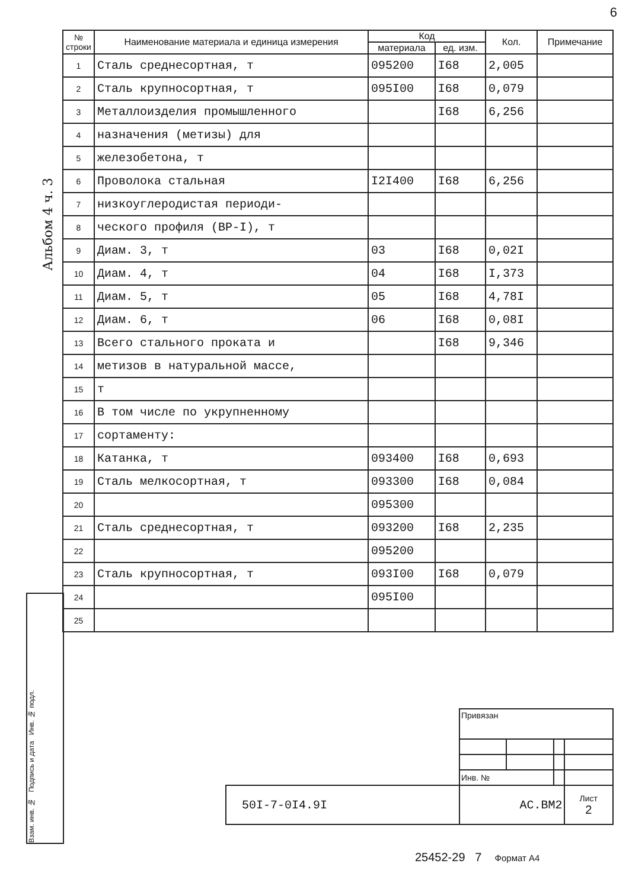6
Альбом 4 ч. 3
| № строки | Наименование материала и единица измерения | Код | | Кол. | Примечание |
| --- | --- | --- | --- | --- | --- |
| | | материала | ед. изм. | | |
| 1 | Сталь среднесортная, т | 095200 | I68 | 2,005 | |
| 2 | Сталь крупносортная, т | 095I00 | I68 | 0,079 | |
| 3 | Металлоизделия промышленного | | I68 | 6,256 | |
| 4 | назначения (метизы) для | | | | |
| 5 | железобетона, т | | | | |
| 6 | Проволока стальная | I2I400 | I68 | 6,256 | |
| 7 | низкоуглеродистая периоди- | | | | |
| 8 | ческого профиля (ВР-I), т | | | | |
| 9 | Диам. 3, т | 03 | I68 | 0,02I | |
| 10 | Диам. 4, т | 04 | I68 | I,373 | |
| 11 | Диам. 5, т | 05 | I68 | 4,78I | |
| 12 | Диам. 6, т | 06 | I68 | 0,08I | |
| 13 | Всего стального проката и | | I68 | 9,346 | |
| 14 | метизов в натуральной массе, | | | | |
| 15 | т | | | | |
| 16 | В том числе по укрупненному | | | | |
| 17 | сортаменту: | | | | |
| 18 | Катанка, т | 093400 | I68 | 0,693 | |
| 19 | Сталь мелкосортная, т | 093300 | I68 | 0,084 | |
| 20 | | 095300 | | | |
| 21 | Сталь среднесортная, т | 093200 | I68 | 2,235 | |
| 22 | | 095200 | | | |
| 23 | Сталь крупносортная, т | 093I00 | I68 | 0,079 | |
| 24 | | 095I00 | | | |
| 25 | | | | | |
Взам. инв. № Подпись и дата Инв. № подл.
| | Привязан | | | |
| | Инв. № | | | |
| 50I-7-0I4.9I | АС.ВМ2 | | | Лист 2 |
25452-29 7 Формат А4